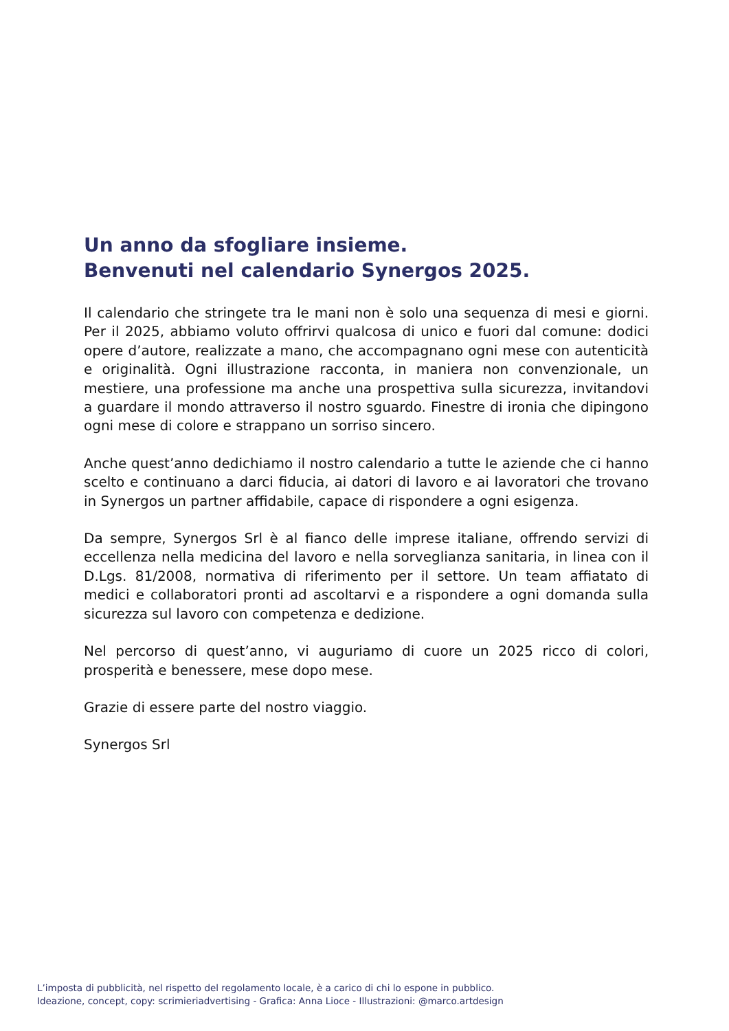Un anno da sfogliare insieme.
Benvenuti nel calendario Synergos 2025.
Il calendario che stringete tra le mani non è solo una sequenza di mesi e giorni. Per il 2025, abbiamo voluto offrirvi qualcosa di unico e fuori dal comune: dodici opere d’autore, realizzate a mano, che accompagnano ogni mese con autenticità e originalità. Ogni illustrazione racconta, in maniera non convenzionale, un mestiere, una professione ma anche una prospettiva sulla sicurezza, invitandovi a guardare il mondo attraverso il nostro sguardo. Finestre di ironia che dipingono ogni mese di colore e strappano un sorriso sincero.
Anche quest’anno dedichiamo il nostro calendario a tutte le aziende che ci hanno scelto e continuano a darci fiducia, ai datori di lavoro e ai lavoratori che trovano in Synergos un partner affidabile, capace di rispondere a ogni esigenza.
Da sempre, Synergos Srl è al fianco delle imprese italiane, offrendo servizi di eccellenza nella medicina del lavoro e nella sorveglianza sanitaria, in linea con il D.Lgs. 81/2008, normativa di riferimento per il settore. Un team affiatato di medici e collaboratori pronti ad ascoltarvi e a rispondere a ogni domanda sulla sicurezza sul lavoro con competenza e dedizione.
Nel percorso di quest’anno, vi auguriamo di cuore un 2025 ricco di colori, prosperità e benessere, mese dopo mese.
Grazie di essere parte del nostro viaggio.
Synergos Srl
L’imposta di pubblicità, nel rispetto del regolamento locale, è a carico di chi lo espone in pubblico.
Ideazione, concept, copy: scrimieriadvertising - Grafica: Anna Lioce - Illustrazioni: @marco.artdesign